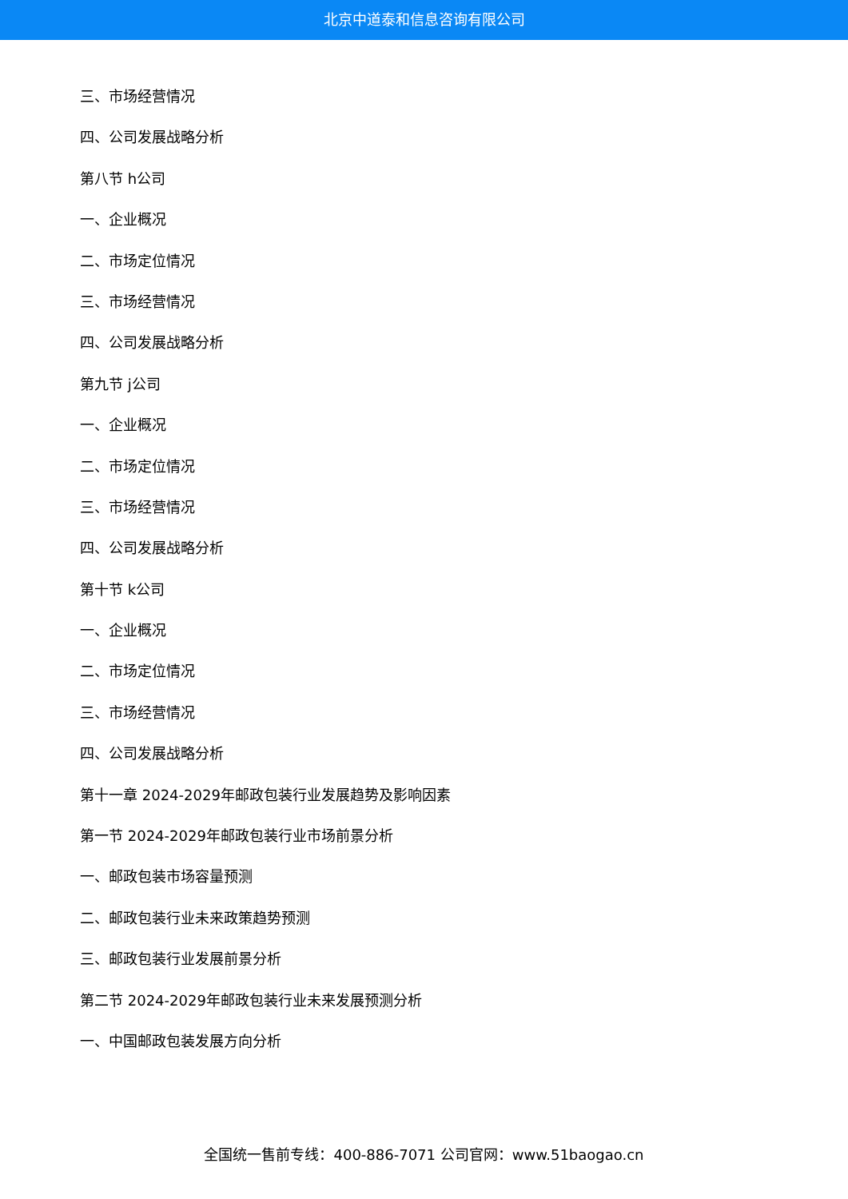北京中道泰和信息咨询有限公司
三、市场经营情况
四、公司发展战略分析
第八节 h公司
一、企业概况
二、市场定位情况
三、市场经营情况
四、公司发展战略分析
第九节 j公司
一、企业概况
二、市场定位情况
三、市场经营情况
四、公司发展战略分析
第十节 k公司
一、企业概况
二、市场定位情况
三、市场经营情况
四、公司发展战略分析
第十一章 2024-2029年邮政包装行业发展趋势及影响因素
第一节 2024-2029年邮政包装行业市场前景分析
一、邮政包装市场容量预测
二、邮政包装行业未来政策趋势预测
三、邮政包装行业发展前景分析
第二节 2024-2029年邮政包装行业未来发展预测分析
一、中国邮政包装发展方向分析
全国统一售前专线：400-886-7071 公司官网：www.51baogao.cn